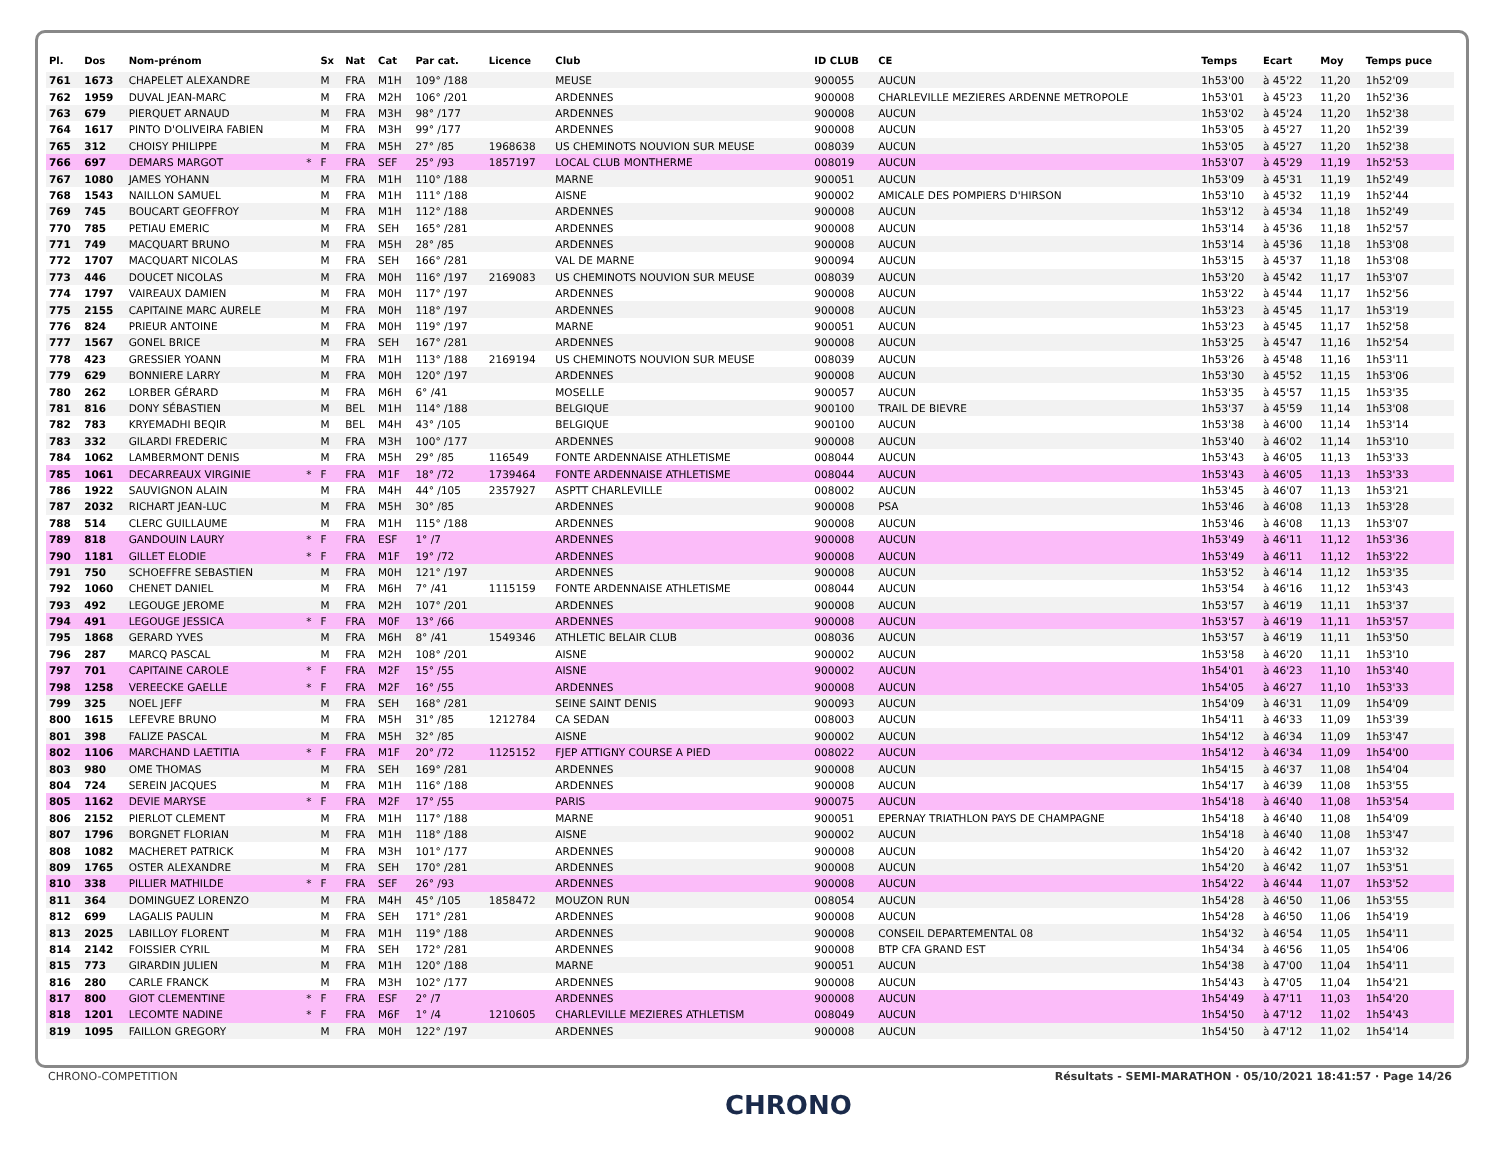| Pl. | Dos | Nom-prénom | | Sx | Nat | Cat | Par cat. | Licence | Club | ID CLUB | CE | Temps | Ecart | Moy | Temps puce |
| --- | --- | --- | --- | --- | --- | --- | --- | --- | --- | --- | --- | --- | --- | --- | --- |
| 761 | 1673 | CHAPELET ALEXANDRE | | M | FRA | M1H | 109° /188 | | MEUSE | 900055 | AUCUN | 1h53'00 | à 45'22 | 11,20 | 1h52'09 |
| 762 | 1959 | DUVAL JEAN-MARC | | M | FRA | M2H | 106° /201 | | ARDENNES | 900008 | CHARLEVILLE MEZIERES ARDENNE METROPOLE | 1h53'01 | à 45'23 | 11,20 | 1h52'36 |
| 763 | 679 | PIERQUET ARNAUD | | M | FRA | M3H | 98° /177 | | ARDENNES | 900008 | AUCUN | 1h53'02 | à 45'24 | 11,20 | 1h52'38 |
| 764 | 1617 | PINTO D'OLIVEIRA FABIEN | | M | FRA | M3H | 99° /177 | | ARDENNES | 900008 | AUCUN | 1h53'05 | à 45'27 | 11,20 | 1h52'39 |
| 765 | 312 | CHOISY PHILIPPE | | M | FRA | M5H | 27° /85 | 1968638 | US CHEMINOTS NOUVION SUR MEUSE | 008039 | AUCUN | 1h53'05 | à 45'27 | 11,20 | 1h52'38 |
| 766 | 697 | DEMARS MARGOT | * | F | FRA | SEF | 25° /93 | 1857197 | LOCAL CLUB MONTHERME | 008019 | AUCUN | 1h53'07 | à 45'29 | 11,19 | 1h52'53 |
| 767 | 1080 | JAMES YOHANN | | M | FRA | M1H | 110° /188 | | MARNE | 900051 | AUCUN | 1h53'09 | à 45'31 | 11,19 | 1h52'49 |
| 768 | 1543 | NAILLON SAMUEL | | M | FRA | M1H | 111° /188 | | AISNE | 900002 | AMICALE DES POMPIERS D'HIRSON | 1h53'10 | à 45'32 | 11,19 | 1h52'44 |
| 769 | 745 | BOUCART GEOFFROY | | M | FRA | M1H | 112° /188 | | ARDENNES | 900008 | AUCUN | 1h53'12 | à 45'34 | 11,18 | 1h52'49 |
| 770 | 785 | PETIAU EMERIC | | M | FRA | SEH | 165° /281 | | ARDENNES | 900008 | AUCUN | 1h53'14 | à 45'36 | 11,18 | 1h52'57 |
| 771 | 749 | MACQUART BRUNO | | M | FRA | M5H | 28° /85 | | ARDENNES | 900008 | AUCUN | 1h53'14 | à 45'36 | 11,18 | 1h53'08 |
| 772 | 1707 | MACQUART NICOLAS | | M | FRA | SEH | 166° /281 | | VAL DE MARNE | 900094 | AUCUN | 1h53'15 | à 45'37 | 11,18 | 1h53'08 |
| 773 | 446 | DOUCET NICOLAS | | M | FRA | M0H | 116° /197 | 2169083 | US CHEMINOTS NOUVION SUR MEUSE | 008039 | AUCUN | 1h53'20 | à 45'42 | 11,17 | 1h53'07 |
| 774 | 1797 | VAIREAUX DAMIEN | | M | FRA | M0H | 117° /197 | | ARDENNES | 900008 | AUCUN | 1h53'22 | à 45'44 | 11,17 | 1h52'56 |
| 775 | 2155 | CAPITAINE MARC AURELE | | M | FRA | M0H | 118° /197 | | ARDENNES | 900008 | AUCUN | 1h53'23 | à 45'45 | 11,17 | 1h53'19 |
| 776 | 824 | PRIEUR ANTOINE | | M | FRA | M0H | 119° /197 | | MARNE | 900051 | AUCUN | 1h53'23 | à 45'45 | 11,17 | 1h52'58 |
| 777 | 1567 | GONEL BRICE | | M | FRA | SEH | 167° /281 | | ARDENNES | 900008 | AUCUN | 1h53'25 | à 45'47 | 11,16 | 1h52'54 |
| 778 | 423 | GRESSIER YOANN | | M | FRA | M1H | 113° /188 | 2169194 | US CHEMINOTS NOUVION SUR MEUSE | 008039 | AUCUN | 1h53'26 | à 45'48 | 11,16 | 1h53'11 |
| 779 | 629 | BONNIERE LARRY | | M | FRA | M0H | 120° /197 | | ARDENNES | 900008 | AUCUN | 1h53'30 | à 45'52 | 11,15 | 1h53'06 |
| 780 | 262 | LORBER GÉRARD | | M | FRA | M6H | 6° /41 | | MOSELLE | 900057 | AUCUN | 1h53'35 | à 45'57 | 11,15 | 1h53'35 |
| 781 | 816 | DONY SÉBASTIEN | | M | BEL | M1H | 114° /188 | | BELGIQUE | 900100 | TRAIL DE BIEVRE | 1h53'37 | à 45'59 | 11,14 | 1h53'08 |
| 782 | 783 | KRYEMADHI BEQIR | | M | BEL | M4H | 43° /105 | | BELGIQUE | 900100 | AUCUN | 1h53'38 | à 46'00 | 11,14 | 1h53'14 |
| 783 | 332 | GILARDI FREDERIC | | M | FRA | M3H | 100° /177 | | ARDENNES | 900008 | AUCUN | 1h53'40 | à 46'02 | 11,14 | 1h53'10 |
| 784 | 1062 | LAMBERMONT DENIS | | M | FRA | M5H | 29° /85 | 116549 | FONTE ARDENNAISE ATHLETISME | 008044 | AUCUN | 1h53'43 | à 46'05 | 11,13 | 1h53'33 |
| 785 | 1061 | DECARREAUX VIRGINIE | * | F | FRA | M1F | 18° /72 | 1739464 | FONTE ARDENNAISE ATHLETISME | 008044 | AUCUN | 1h53'43 | à 46'05 | 11,13 | 1h53'33 |
| 786 | 1922 | SAUVIGNON ALAIN | | M | FRA | M4H | 44° /105 | 2357927 | ASPTT CHARLEVILLE | 008002 | AUCUN | 1h53'45 | à 46'07 | 11,13 | 1h53'21 |
| 787 | 2032 | RICHART JEAN-LUC | | M | FRA | M5H | 30° /85 | | ARDENNES | 900008 | PSA | 1h53'46 | à 46'08 | 11,13 | 1h53'28 |
| 788 | 514 | CLERC GUILLAUME | | M | FRA | M1H | 115° /188 | | ARDENNES | 900008 | AUCUN | 1h53'46 | à 46'08 | 11,13 | 1h53'07 |
| 789 | 818 | GANDOUIN LAURY | * | F | FRA | ESF | 1° /7 | | ARDENNES | 900008 | AUCUN | 1h53'49 | à 46'11 | 11,12 | 1h53'36 |
| 790 | 1181 | GILLET ELODIE | * | F | FRA | M1F | 19° /72 | | ARDENNES | 900008 | AUCUN | 1h53'49 | à 46'11 | 11,12 | 1h53'22 |
| 791 | 750 | SCHOEFFRE SEBASTIEN | | M | FRA | M0H | 121° /197 | | ARDENNES | 900008 | AUCUN | 1h53'52 | à 46'14 | 11,12 | 1h53'35 |
| 792 | 1060 | CHENET DANIEL | | M | FRA | M6H | 7° /41 | 1115159 | FONTE ARDENNAISE ATHLETISME | 008044 | AUCUN | 1h53'54 | à 46'16 | 11,12 | 1h53'43 |
| 793 | 492 | LEGOUGE JEROME | | M | FRA | M2H | 107° /201 | | ARDENNES | 900008 | AUCUN | 1h53'57 | à 46'19 | 11,11 | 1h53'37 |
| 794 | 491 | LEGOUGE JESSICA | * | F | FRA | M0F | 13° /66 | | ARDENNES | 900008 | AUCUN | 1h53'57 | à 46'19 | 11,11 | 1h53'57 |
| 795 | 1868 | GERARD YVES | | M | FRA | M6H | 8° /41 | 1549346 | ATHLETIC BELAIR CLUB | 008036 | AUCUN | 1h53'57 | à 46'19 | 11,11 | 1h53'50 |
| 796 | 287 | MARCQ PASCAL | | M | FRA | M2H | 108° /201 | | AISNE | 900002 | AUCUN | 1h53'58 | à 46'20 | 11,11 | 1h53'10 |
| 797 | 701 | CAPITAINE CAROLE | * | F | FRA | M2F | 15° /55 | | AISNE | 900002 | AUCUN | 1h54'01 | à 46'23 | 11,10 | 1h53'40 |
| 798 | 1258 | VEREECKE GAELLE | * | F | FRA | M2F | 16° /55 | | ARDENNES | 900008 | AUCUN | 1h54'05 | à 46'27 | 11,10 | 1h53'33 |
| 799 | 325 | NOEL JEFF | | M | FRA | SEH | 168° /281 | | SEINE SAINT DENIS | 900093 | AUCUN | 1h54'09 | à 46'31 | 11,09 | 1h54'09 |
| 800 | 1615 | LEFEVRE BRUNO | | M | FRA | M5H | 31° /85 | 1212784 | CA SEDAN | 008003 | AUCUN | 1h54'11 | à 46'33 | 11,09 | 1h53'39 |
| 801 | 398 | FALIZE PASCAL | | M | FRA | M5H | 32° /85 | | AISNE | 900002 | AUCUN | 1h54'12 | à 46'34 | 11,09 | 1h53'47 |
| 802 | 1106 | MARCHAND LAETITIA | * | F | FRA | M1F | 20° /72 | 1125152 | FJEP ATTIGNY COURSE A PIED | 008022 | AUCUN | 1h54'12 | à 46'34 | 11,09 | 1h54'00 |
| 803 | 980 | OME THOMAS | | M | FRA | SEH | 169° /281 | | ARDENNES | 900008 | AUCUN | 1h54'15 | à 46'37 | 11,08 | 1h54'04 |
| 804 | 724 | SEREIN JACQUES | | M | FRA | M1H | 116° /188 | | ARDENNES | 900008 | AUCUN | 1h54'17 | à 46'39 | 11,08 | 1h53'55 |
| 805 | 1162 | DEVIE MARYSE | * | F | FRA | M2F | 17° /55 | | PARIS | 900075 | AUCUN | 1h54'18 | à 46'40 | 11,08 | 1h53'54 |
| 806 | 2152 | PIERLOT CLEMENT | | M | FRA | M1H | 117° /188 | | MARNE | 900051 | EPERNAY TRIATHLON PAYS DE CHAMPAGNE | 1h54'18 | à 46'40 | 11,08 | 1h54'09 |
| 807 | 1796 | BORGNET FLORIAN | | M | FRA | M1H | 118° /188 | | AISNE | 900002 | AUCUN | 1h54'18 | à 46'40 | 11,08 | 1h53'47 |
| 808 | 1082 | MACHERET PATRICK | | M | FRA | M3H | 101° /177 | | ARDENNES | 900008 | AUCUN | 1h54'20 | à 46'42 | 11,07 | 1h53'32 |
| 809 | 1765 | OSTER ALEXANDRE | | M | FRA | SEH | 170° /281 | | ARDENNES | 900008 | AUCUN | 1h54'20 | à 46'42 | 11,07 | 1h53'51 |
| 810 | 338 | PILLIER MATHILDE | * | F | FRA | SEF | 26° /93 | | ARDENNES | 900008 | AUCUN | 1h54'22 | à 46'44 | 11,07 | 1h53'52 |
| 811 | 364 | DOMINGUEZ LORENZO | | M | FRA | M4H | 45° /105 | 1858472 | MOUZON RUN | 008054 | AUCUN | 1h54'28 | à 46'50 | 11,06 | 1h53'55 |
| 812 | 699 | LAGALIS PAULIN | | M | FRA | SEH | 171° /281 | | ARDENNES | 900008 | AUCUN | 1h54'28 | à 46'50 | 11,06 | 1h54'19 |
| 813 | 2025 | LABILLOY FLORENT | | M | FRA | M1H | 119° /188 | | ARDENNES | 900008 | CONSEIL DEPARTEMENTAL 08 | 1h54'32 | à 46'54 | 11,05 | 1h54'11 |
| 814 | 2142 | FOISSIER CYRIL | | M | FRA | SEH | 172° /281 | | ARDENNES | 900008 | BTP CFA GRAND EST | 1h54'34 | à 46'56 | 11,05 | 1h54'06 |
| 815 | 773 | GIRARDIN JULIEN | | M | FRA | M1H | 120° /188 | | MARNE | 900051 | AUCUN | 1h54'38 | à 47'00 | 11,04 | 1h54'11 |
| 816 | 280 | CARLE FRANCK | | M | FRA | M3H | 102° /177 | | ARDENNES | 900008 | AUCUN | 1h54'43 | à 47'05 | 11,04 | 1h54'21 |
| 817 | 800 | GIOT CLEMENTINE | * | F | FRA | ESF | 2° /7 | | ARDENNES | 900008 | AUCUN | 1h54'49 | à 47'11 | 11,03 | 1h54'20 |
| 818 | 1201 | LECOMTE NADINE | * | F | FRA | M6F | 1° /4 | 1210605 | CHARLEVILLE MEZIERES ATHLETISM | 008049 | AUCUN | 1h54'50 | à 47'12 | 11,02 | 1h54'43 |
| 819 | 1095 | FAILLON GREGORY | | M | FRA | M0H | 122° /197 | | ARDENNES | 900008 | AUCUN | 1h54'50 | à 47'12 | 11,02 | 1h54'14 |
CHRONO-COMPETITION Résultats - SEMI-MARATHON · 05/10/2021 18:41:57 · Page 14/26
CHRONO